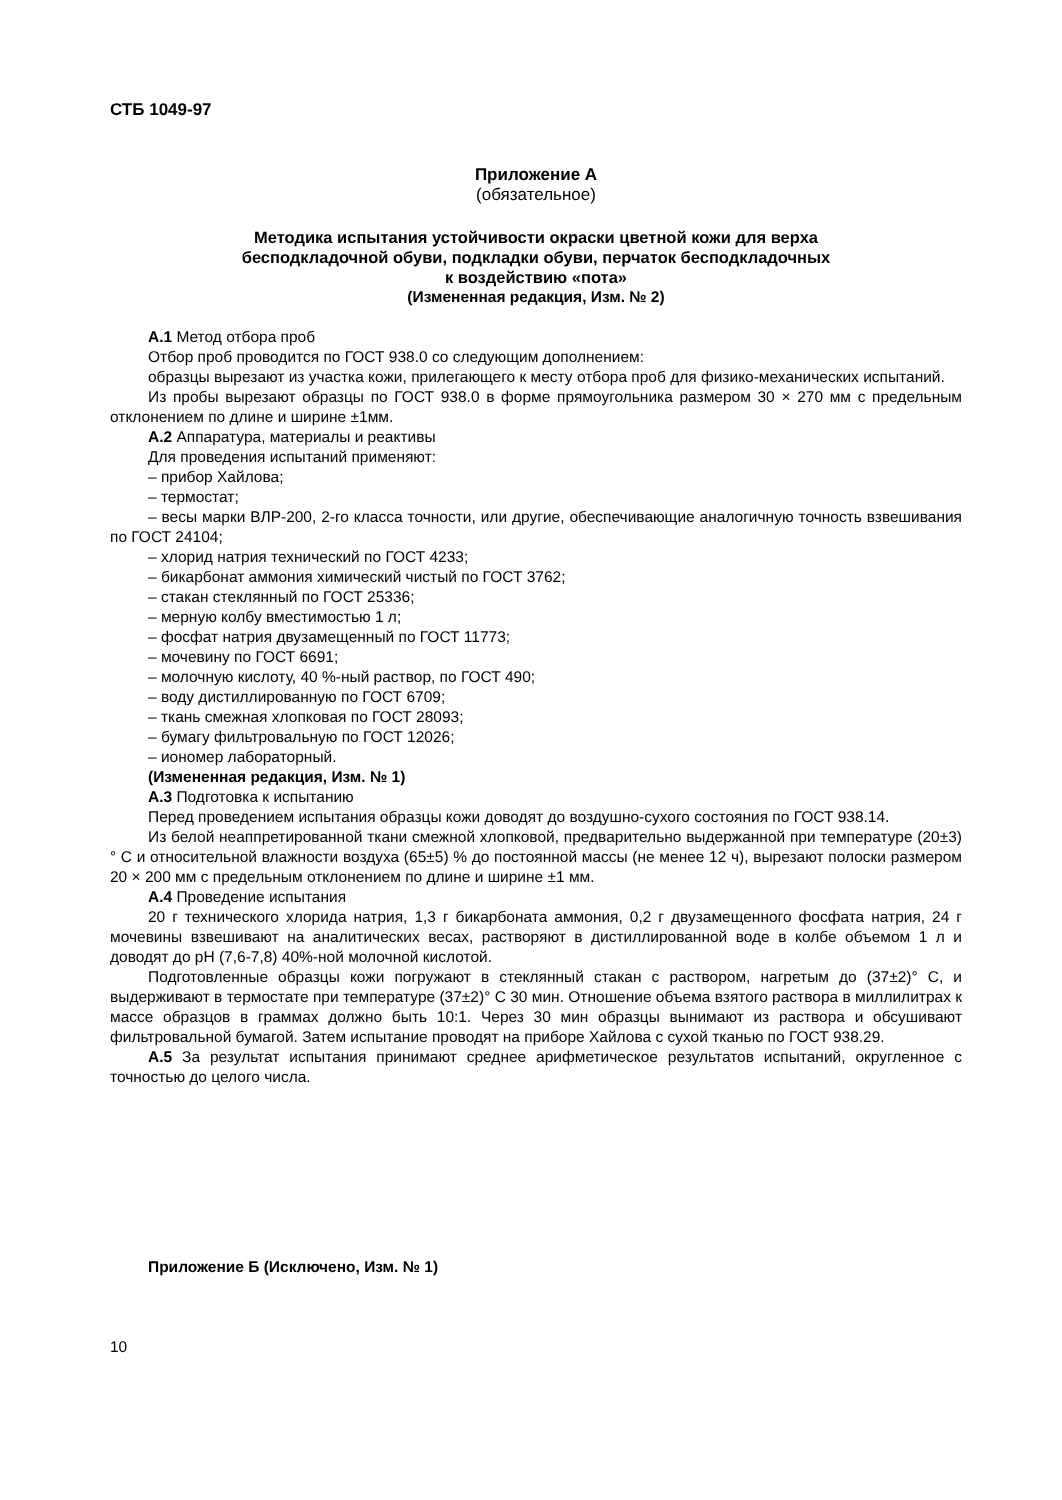СТБ 1049-97
Приложение А
(обязательное)
Методика испытания устойчивости окраски цветной кожи для верха
бесподкладочной обуви, подкладки обуви, перчаток бесподкладочных
к воздействию «пота»
(Измененная редакция, Изм. № 2)
А.1 Метод отбора проб
Отбор проб проводится по ГОСТ 938.0 со следующим дополнением:
образцы вырезают из участка кожи, прилегающего к месту отбора проб для физико-механических испытаний.
Из пробы вырезают образцы по ГОСТ 938.0 в форме прямоугольника размером 30 × 270 мм с предельным отклонением по длине и ширине ±1мм.
А.2 Аппаратура, материалы и реактивы
Для проведения испытаний применяют:
– прибор Хайлова;
– термостат;
– весы марки ВЛР-200, 2-го класса точности, или другие, обеспечивающие аналогичную точность взвешивания по ГОСТ 24104;
– хлорид натрия технический по ГОСТ 4233;
– бикарбонат аммония химический чистый по ГОСТ 3762;
– стакан стеклянный по ГОСТ 25336;
– мерную колбу вместимостью 1 л;
– фосфат натрия двузамещенный по ГОСТ 11773;
– мочевину по ГОСТ 6691;
– молочную кислоту, 40 %-ный раствор, по ГОСТ 490;
– воду дистиллированную по ГОСТ 6709;
– ткань смежная хлопковая по ГОСТ 28093;
– бумагу фильтровальную по ГОСТ 12026;
– иономер лабораторный.
(Измененная редакция, Изм. № 1)
А.3 Подготовка к испытанию
Перед проведением испытания образцы кожи доводят до воздушно-сухого состояния по ГОСТ 938.14.
Из белой неаппретированной ткани смежной хлопковой, предварительно выдержанной при температуре (20±3)° С и относительной влажности воздуха (65±5) % до постоянной массы (не менее 12 ч), вырезают полоски размером 20 × 200 мм с предельным отклонением по длине и ширине ±1 мм.
А.4 Проведение испытания
20 г технического хлорида натрия, 1,3 г бикарбоната аммония, 0,2 г двузамещенного фосфата натрия, 24 г мочевины взвешивают на аналитических весах, растворяют в дистиллированной воде в колбе объемом 1 л и доводят до pH (7,6-7,8) 40%-ной молочной кислотой.
Подготовленные образцы кожи погружают в стеклянный стакан с раствором, нагретым до (37±2)° С, и выдерживают в термостате при температуре (37±2)° С 30 мин. Отношение объема взятого раствора в миллилитрах к массе образцов в граммах должно быть 10:1. Через 30 мин образцы вынимают из раствора и обсушивают фильтровальной бумагой. Затем испытание проводят на приборе Хайлова с сухой тканью по ГОСТ 938.29.
А.5 За результат испытания принимают среднее арифметическое результатов испытаний, округленное с точностью до целого числа.
Приложение Б (Исключено, Изм. № 1)
10